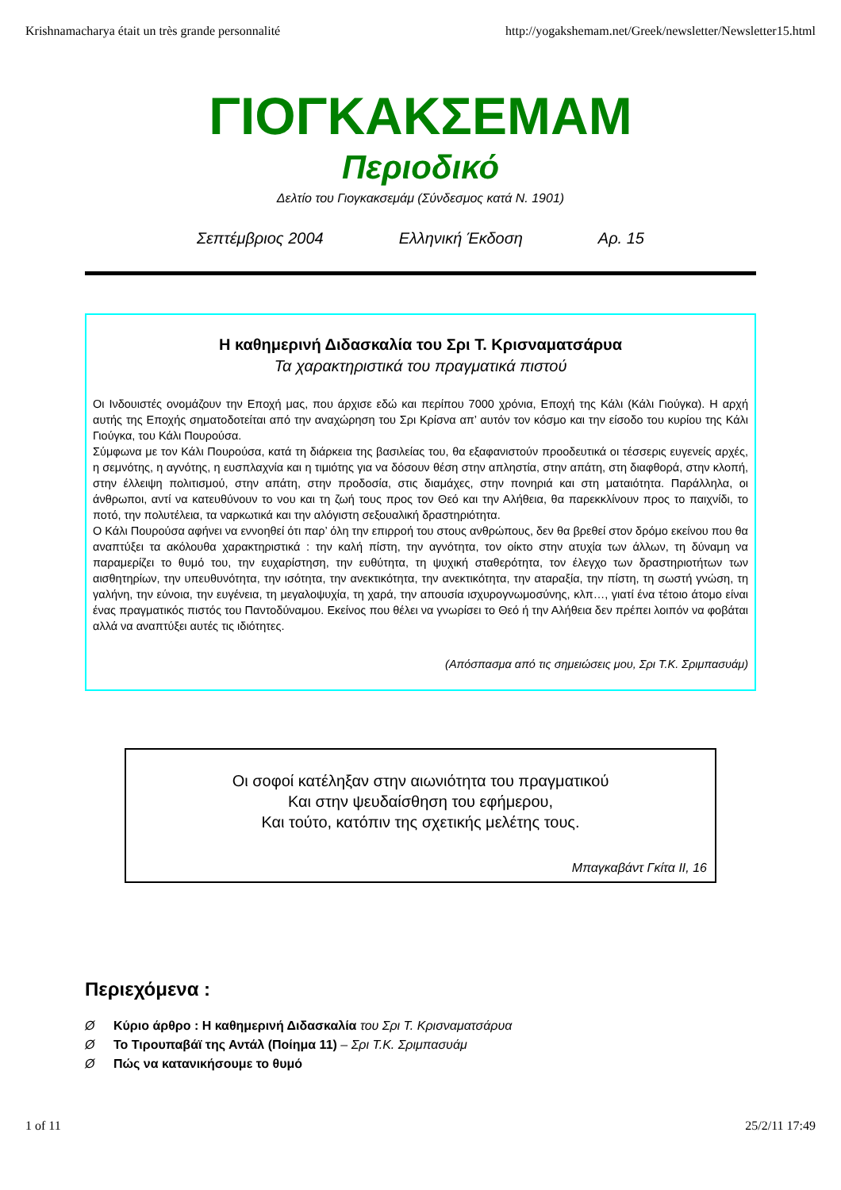Krishnamacharya était un très grande personnalité http://yogakshemam.net/Greek/newsletter/Newsletter15.html
ΓΙΟΓΚΑΚΣΕΜΑΜ
Περιοδικό
Δελτίο του Γιογκακσεμάμ (Σύνδεσμος κατά N. 1901)
Σεπτέμβριος 2004 Ελληνική Έκδοση Αρ. 15
Η καθημερινή Διδασκαλία του Σρι Τ. Κρισναματσάρυα
Τα χαρακτηριστικά του πραγματικά πιστού
Οι Ινδουιστές ονομάζουν την Εποχή μας, που άρχισε εδώ και περίπου 7000 χρόνια, Εποχή της Κάλι (Κάλι Γιούγκα). Η αρχή αυτής της Εποχής σηματοδοτείται από την αναχώρηση του Σρι Κρίσνα απ’ αυτόν τον κόσμο και την είσοδο του κυρίου της Κάλι Γιούγκα, του Κάλι Πουρούσα.
Σύμφωνα με τον Κάλι Πουρούσα, κατά τη διάρκεια της βασιλείας του, θα εξαφανιστούν προοδευτικά οι τέσσερις ευγενείς αρχές, η σεμνότης, η αγνότης, η ευσπλαχνία και η τιμιότης για να δόσουν θέση στην απληστία, στην απάτη, στη διαφθορά, στην κλοπή, στην έλλειψη πολιτισμού, στην απάτη, στην προδοσία, στις διαμάχες, στην πονηριά και στη ματαιότητα. Παράλληλα, οι άνθρωποι, αντί να κατευθύνουν το νου και τη ζωή τους προς τον Θεό και την Αλήθεια, θα παρεκκλίνουν προς το παιχνίδι, το ποτό, την πολυτέλεια, τα ναρκωτικά και την αλόγιστη σεξουαλική δραστηριότητα.
Ο Κάλι Πουρούσα αφήνει να εννοηθεί ότι παρ’ όλη την επιρροή του στους ανθρώπους, δεν θα βρεθεί στον δρόμο εκείνου που θα αναπτύξει τα ακόλουθα χαρακτηριστικά : την καλή πίστη, την αγνότητα, τον οίκτο στην ατυχία των άλλων, τη δύναμη να παραμερίζει το θυμό του, την ευχαρίστηση, την ευθύτητα, τη ψυχική σταθερότητα, τον έλεγχο των δραστηριοτήτων των αισθητηρίων, την υπευθυνότητα, την ισότητα, την ανεκτικότητα, την ανεκτικότητα, την αταραξία, την πίστη, τη σωστή γνώση, τη γαλήνη, την εύνοια, την ευγένεια, τη μεγαλοψυχία, τη χαρά, την απουσία ισχυρογνωμοσύνης, κλπ…, γιατί ένα τέτοιο άτομο είναι ένας πραγματικός πιστός του Παντοδύναμου. Εκείνος που θέλει να γνωρίσει το Θεό ή την Αλήθεια δεν πρέπει λοιπόν να φοβάται αλλά να αναπτύξει αυτές τις ιδιότητες.
(Απόσπασμα από τις σημειώσεις μου, Σρι Τ.Κ. Σριμπασυάμ)
Οι σοφοί κατέληξαν στην αιωνιότητα του πραγματικού
Και στην ψευδαίσθηση του εφήμερου,
Και τούτο, κατόπιν της σχετικής μελέτης τους.
Μπαγκαβάντ Γκίτα ΙΙ, 16
Περιεχόμενα :
Ø Κύριο άρθρο : Η καθημερινή Διδασκαλία του Σρι Τ. Κρισναματσάρυα
Ø Το Τιρουπαβάϊ της Αντάλ (Ποίημα 11) – Σρι Τ.Κ. Σριμπασυάμ
Ø Πώς να κατανικήσουμε το θυμό
1 of 11 25/2/11 17:49